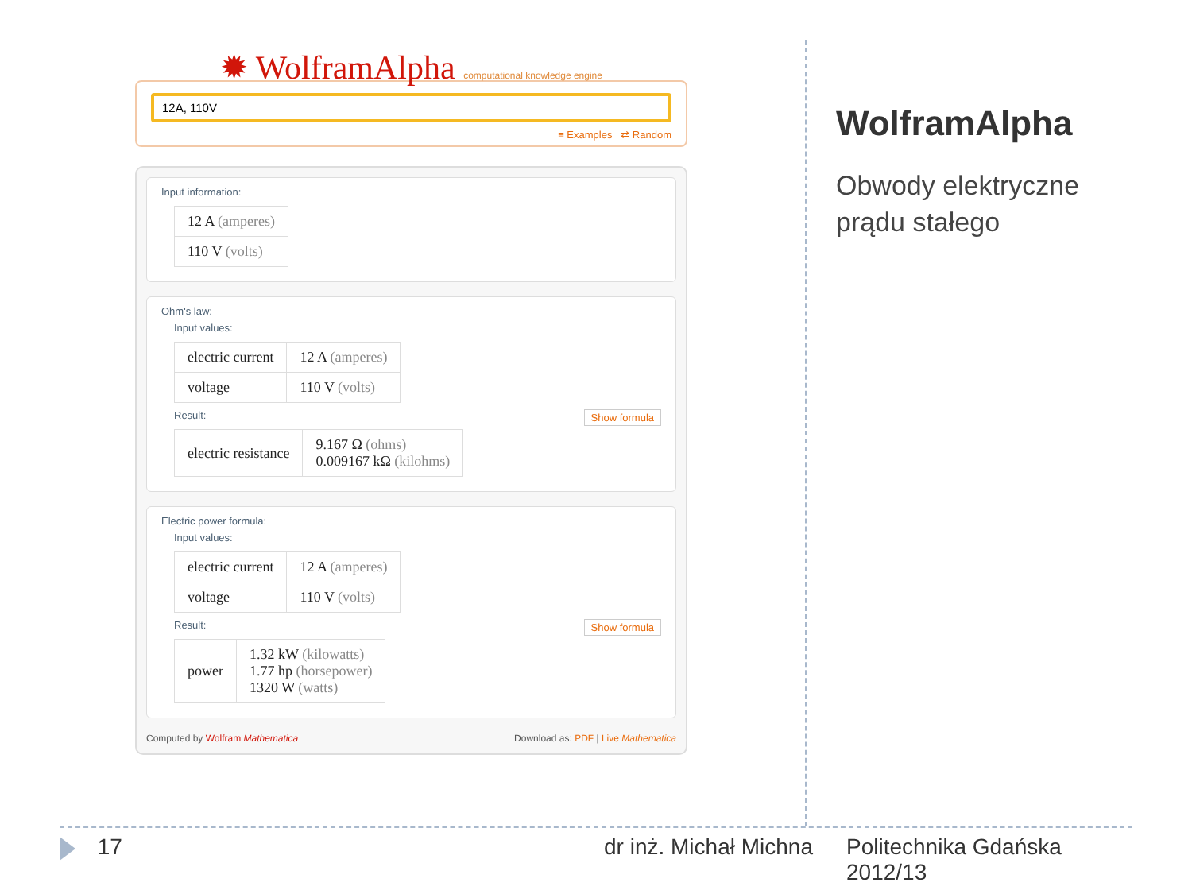✹ WolframAlpha computational knowledge engine
12A, 110V
≡ Examples ⇄ Random
Input information:
| 12 A (amperes) |
| 110 V (volts) |
Ohm's law:
Input values:
| electric current | 12 A (amperes) |
| voltage | 110 V (volts) |
Result: Show formula
| electric resistance | 9.167 Ω (ohms) 0.009167 kΩ (kilohms) |
Electric power formula:
Input values:
| electric current | 12 A (amperes) |
| voltage | 110 V (volts) |
Result: Show formula
| power | 1.32 kW (kilowatts) 1.77 hp (horsepower) 1320 W (watts) |
Computed by Wolfram Mathematica Download as: PDF | Live Mathematica
WolframAlpha
Obwody elektryczne
prądu stałego
17 dr inż. Michał Michna Politechnika Gdańska
2012/13